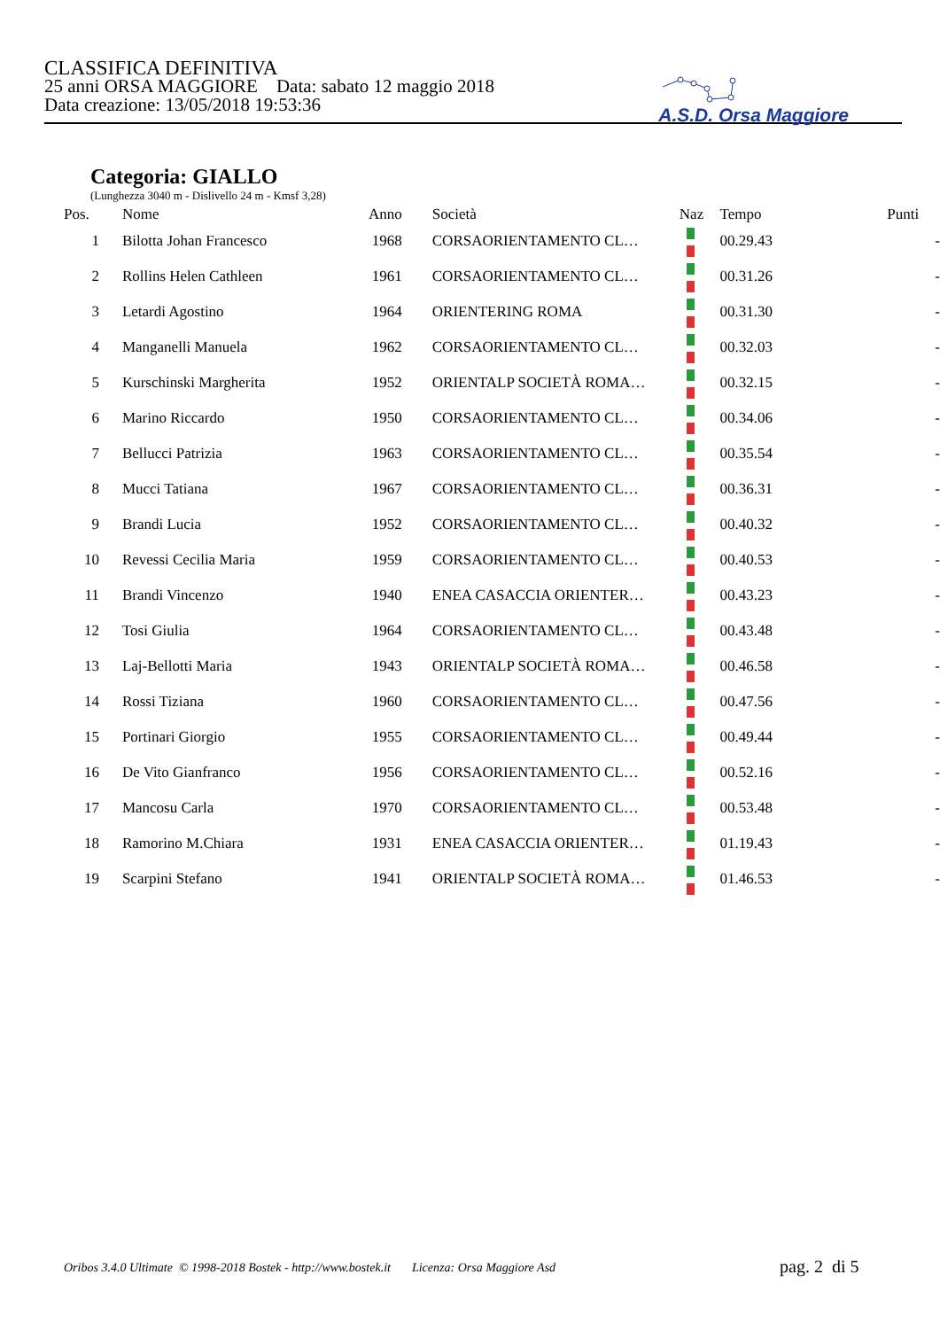CLASSIFICA DEFINITIVA
25 anni ORSA MAGGIORE Data: sabato 12 maggio 2018
Data creazione: 13/05/2018 19:53:36
A.S.D. Orsa Maggiore
Categoria: GIALLO
(Lunghezza 3040 m - Dislivello 24 m - Kmsf 3,28)
| Pos. | Nome | Anno | Società | Naz | Tempo | Punti |
| --- | --- | --- | --- | --- | --- | --- |
| 1 | Bilotta Johan Francesco | 1968 | CORSAORIENTAMENTO CL… | | 00.29.43 | - |
| 2 | Rollins Helen Cathleen | 1961 | CORSAORIENTAMENTO CL… | | 00.31.26 | - |
| 3 | Letardi Agostino | 1964 | ORIENTERING ROMA | | 00.31.30 | - |
| 4 | Manganelli Manuela | 1962 | CORSAORIENTAMENTO CL… | | 00.32.03 | - |
| 5 | Kurschinski Margherita | 1952 | ORIENTALP SOCIETÀ ROMA… | | 00.32.15 | - |
| 6 | Marino Riccardo | 1950 | CORSAORIENTAMENTO CL… | | 00.34.06 | - |
| 7 | Bellucci Patrizia | 1963 | CORSAORIENTAMENTO CL… | | 00.35.54 | - |
| 8 | Mucci Tatiana | 1967 | CORSAORIENTAMENTO CL… | | 00.36.31 | - |
| 9 | Brandi Lucia | 1952 | CORSAORIENTAMENTO CL… | | 00.40.32 | - |
| 10 | Revessi Cecilia Maria | 1959 | CORSAORIENTAMENTO CL… | | 00.40.53 | - |
| 11 | Brandi Vincenzo | 1940 | ENEA CASACCIA ORIENTER… | | 00.43.23 | - |
| 12 | Tosi Giulia | 1964 | CORSAORIENTAMENTO CL… | | 00.43.48 | - |
| 13 | Laj-Bellotti Maria | 1943 | ORIENTALP SOCIETÀ ROMA… | | 00.46.58 | - |
| 14 | Rossi Tiziana | 1960 | CORSAORIENTAMENTO CL… | | 00.47.56 | - |
| 15 | Portinari Giorgio | 1955 | CORSAORIENTAMENTO CL… | | 00.49.44 | - |
| 16 | De Vito Gianfranco | 1956 | CORSAORIENTAMENTO CL… | | 00.52.16 | - |
| 17 | Mancosu Carla | 1970 | CORSAORIENTAMENTO CL… | | 00.53.48 | - |
| 18 | Ramorino M.Chiara | 1931 | ENEA CASACCIA ORIENTER… | | 01.19.43 | - |
| 19 | Scarpini Stefano | 1941 | ORIENTALP SOCIETÀ ROMA… | | 01.46.53 | - |
Oribos 3.4.0 Ultimate © 1998-2018 Bostek - http://www.bostek.it Licenza: Orsa Maggiore Asd pag. 2 di 5